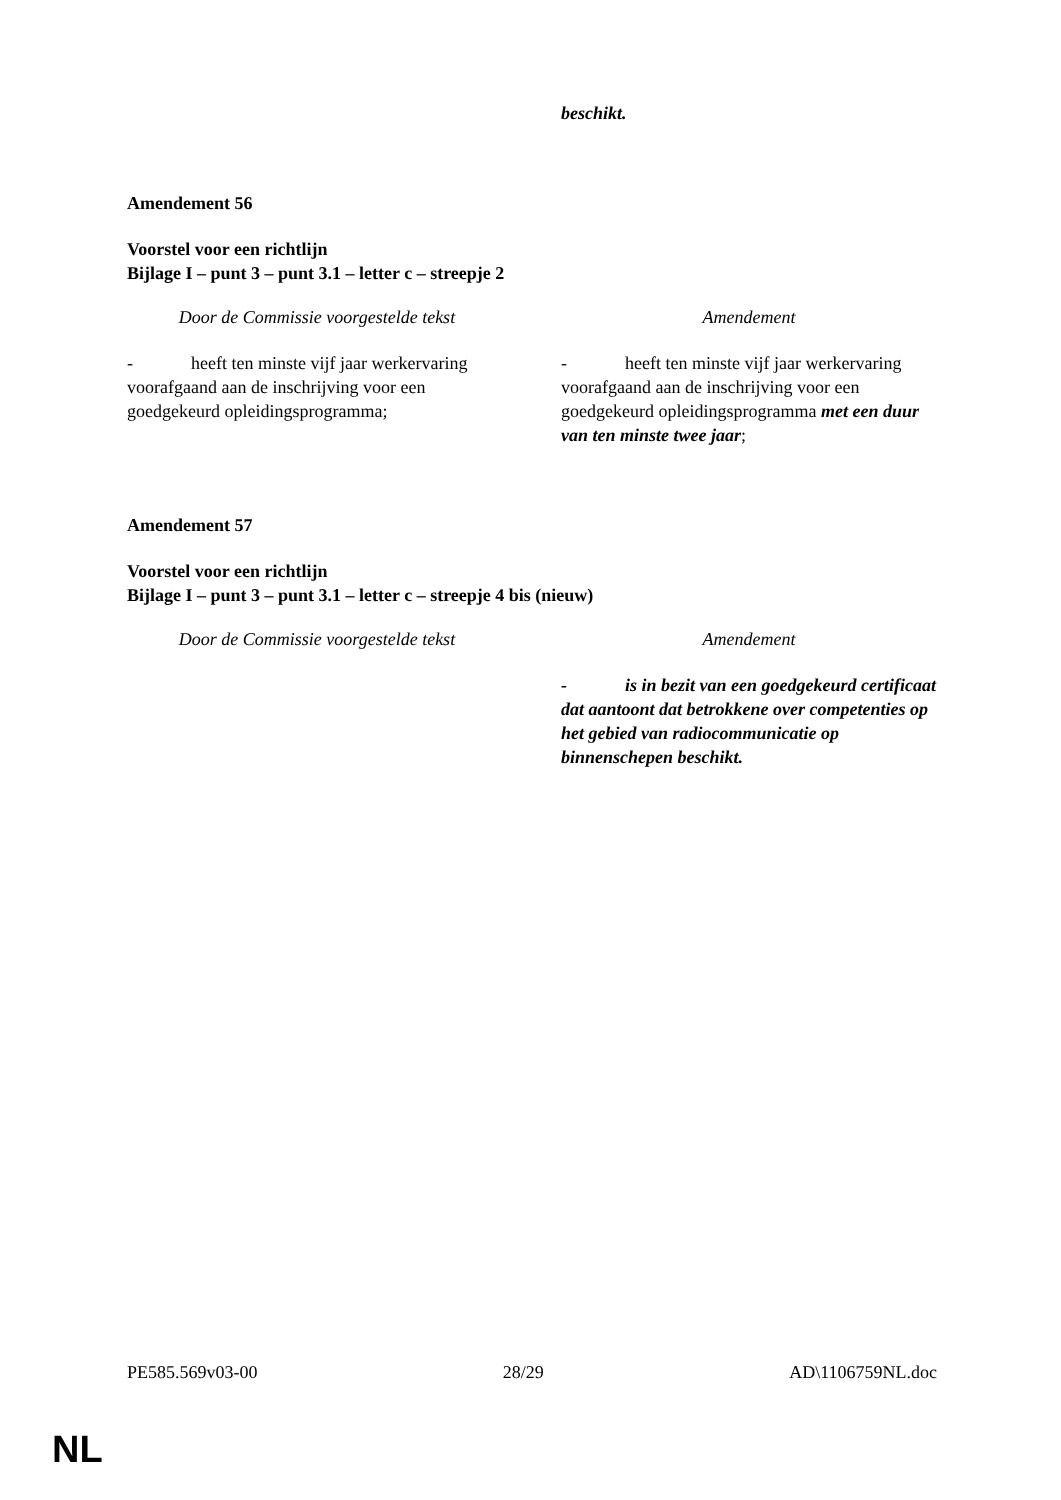beschikt.
Amendement 56
Voorstel voor een richtlijn
Bijlage I – punt 3 – punt 3.1 – letter c – streepje 2
| Door de Commissie voorgestelde tekst | | Amendement |
| --- | --- | --- |
| - heeft ten minste vijf jaar werkervaring voorafgaand aan de inschrijving voor een goedgekeurd opleidingsprogramma; | | - heeft ten minste vijf jaar werkervaring voorafgaand aan de inschrijving voor een goedgekeurd opleidingsprogramma met een duur van ten minste twee jaar ; |
Amendement 57
Voorstel voor een richtlijn
Bijlage I – punt 3 – punt 3.1 – letter c – streepje 4 bis (nieuw)
| Door de Commissie voorgestelde tekst | | Amendement |
| --- | --- | --- |
| | | - is in bezit van een goedgekeurd certificaat dat aantoont dat betrokkene over competenties op het gebied van radiocommunicatie op binnenschepen beschikt. |
PE585.569v03-00 28/29 AD\1106759NL.doc
NL